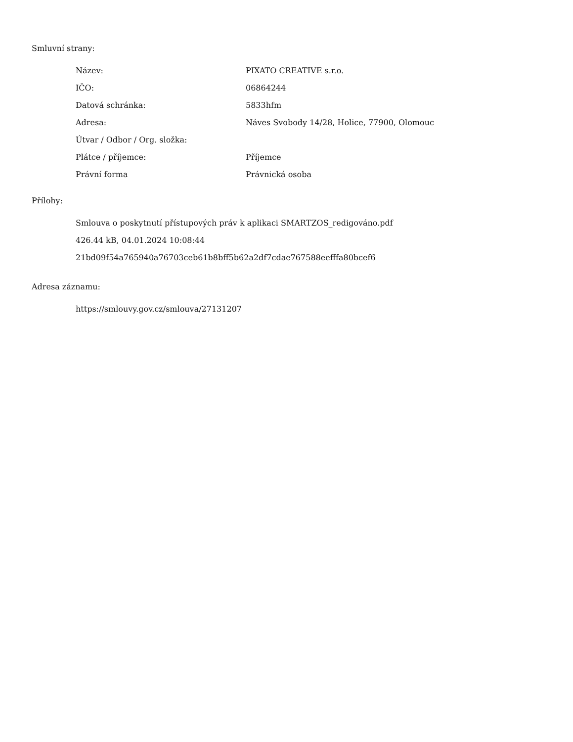Smluvní strany:
| Název: | PIXATO CREATIVE s.r.o. |
| IČO: | 06864244 |
| Datová schránka: | 5833hfm |
| Adresa: | Náves Svobody 14/28, Holice, 77900, Olomouc |
| Útvar / Odbor / Org. složka: | |
| Plátce / příjemce: | Příjemce |
| Právní forma | Právnická osoba |
Přílohy:
Smlouva o poskytnutí přístupových práv k aplikaci SMARTZOS_redigováno.pdf
426.44 kB, 04.01.2024 10:08:44
21bd09f54a765940a76703ceb61b8bff5b62a2df7cdae767588eefffa80bcef6
Adresa záznamu:
https://smlouvy.gov.cz/smlouva/27131207